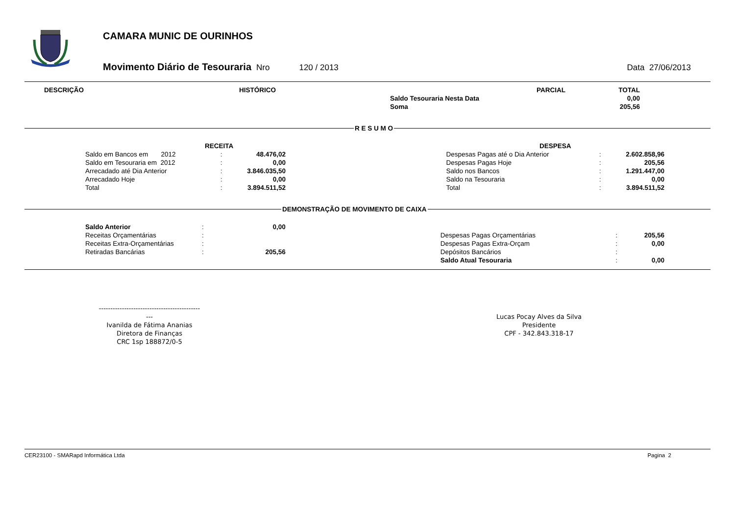CAMARA MUNIC DE OURINHOS
Movimento Diário de Tesouraria Nro 120 / 2013 Data 27/06/2013
| DESCRIÇÃO | HISTÓRICO | | PARCIAL | TOTAL |
| --- | --- | --- | --- | --- |
| | | Saldo Tesouraria Nesta Data | | 0,00 |
| | | Soma | | 205,56 |
R E S U M O
| RECEITA | | | | | DESPESA | | |
| --- | --- | --- | --- | --- | --- | --- | --- |
| Saldo em Bancos em 2012 | : | 48.476,02 | | | Despesas Pagas até o Dia Anterior | : | 2.602.858,96 |
| Saldo em Tesouraria em 2012 | : | 0,00 | | | Despesas Pagas Hoje | : | 205,56 |
| Arrecadado até Dia Anterior | : | 3.846.035,50 | | | Saldo nos Bancos | : | 1.291.447,00 |
| Arrecadado Hoje | : | 0,00 | | | Saldo na Tesouraria | : | 0,00 |
| Total | : | 3.894.511,52 | | | Total | : | 3.894.511,52 |
DEMONSTRAÇÃO DE MOVIMENTO DE CAIXA
| Saldo Anterior | : | 0,00 | | | | |
| Receitas Orçamentárias | : | | | Despesas Pagas Orçamentárias | : | 205,56 |
| Receitas Extra-Orçamentárias | : | | | Despesas Pagas Extra-Orçam | : | 0,00 |
| Retiradas Bancárias | : | 205,56 | | Depósitos Bancários | : | |
| | | | | Saldo Atual Tesouraria | : | 0,00 |
-----------------------------------------------
Ivanilda de Fátima Ananias
Diretora de Finanças
CRC 1sp 188872/0-5
Lucas Pocay Alves da Silva
Presidente
CPF - 342.843.318-17
CER23100 - SMARapd Informática Ltda Pagina 2